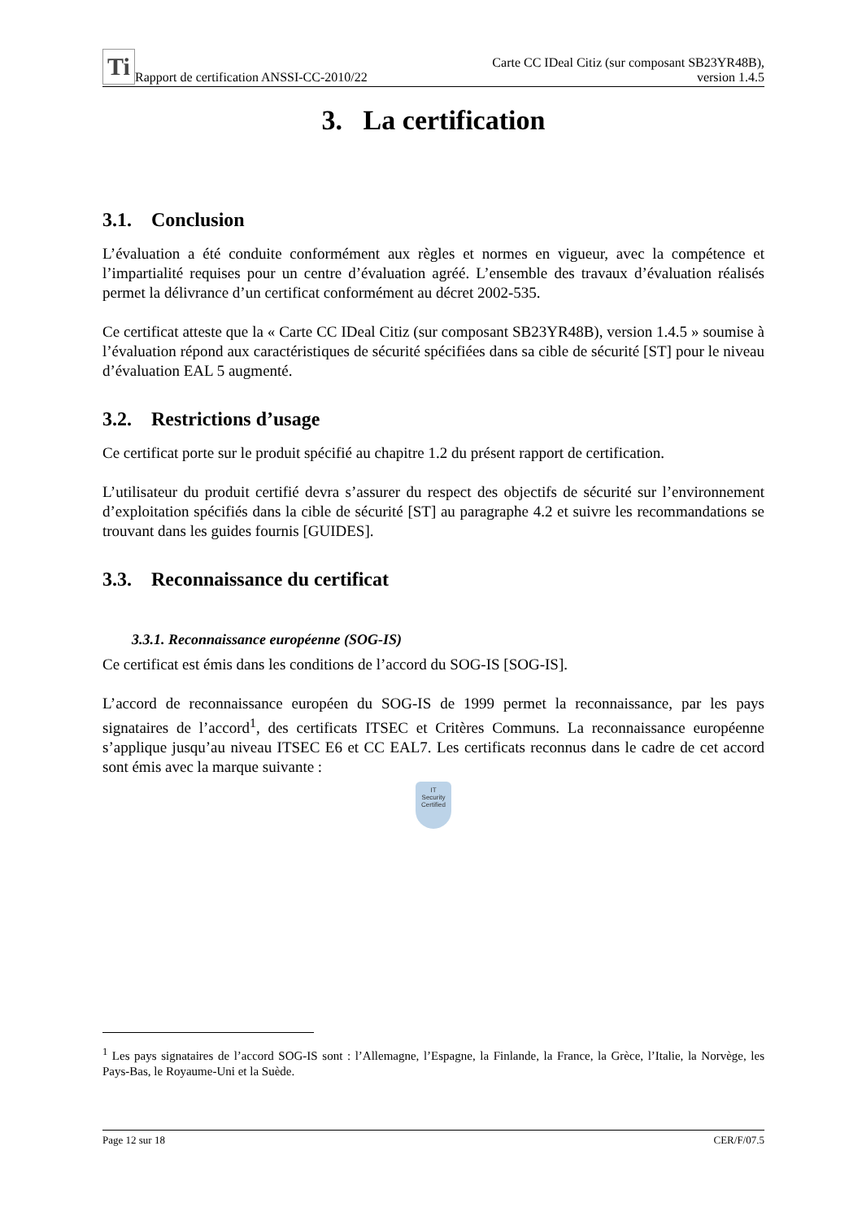Ti Rapport de certification ANSSI-CC-2010/22
Carte CC IDeal Citiz (sur composant SB23YR48B),
version 1.4.5
3. La certification
3.1. Conclusion
L’évaluation a été conduite conformément aux règles et normes en vigueur, avec la compétence et l’impartialité requises pour un centre d’évaluation agréé. L’ensemble des travaux d’évaluation réalisés permet la délivrance d’un certificat conformément au décret 2002-535.
Ce certificat atteste que la « Carte CC IDeal Citiz (sur composant SB23YR48B), version 1.4.5 » soumise à l’évaluation répond aux caractéristiques de sécurité spécifiées dans sa cible de sécurité [ST] pour le niveau d’évaluation EAL 5 augmenté.
3.2. Restrictions d’usage
Ce certificat porte sur le produit spécifié au chapitre 1.2 du présent rapport de certification.
L’utilisateur du produit certifié devra s’assurer du respect des objectifs de sécurité sur l’environnement d’exploitation spécifiés dans la cible de sécurité [ST] au paragraphe 4.2 et suivre les recommandations se trouvant dans les guides fournis [GUIDES].
3.3. Reconnaissance du certificat
3.3.1. Reconnaissance européenne (SOG-IS)
Ce certificat est émis dans les conditions de l’accord du SOG-IS [SOG-IS].
L’accord de reconnaissance européen du SOG-IS de 1999 permet la reconnaissance, par les pays signataires de l’accord<sup>1</sup>, des certificats ITSEC et Critères Communs. La reconnaissance européenne s’applique jusqu’au niveau ITSEC E6 et CC EAL7. Les certificats reconnus dans le cadre de cet accord sont émis avec la marque suivante :
IT
Security
Certified
<sup>1</sup> Les pays signataires de l’accord SOG-IS sont : l’Allemagne, l’Espagne, la Finlande, la France, la Grèce, l’Italie, la Norvège, les Pays-Bas, le Royaume-Uni et la Suède.
Page 12 sur 18 CER/F/07.5